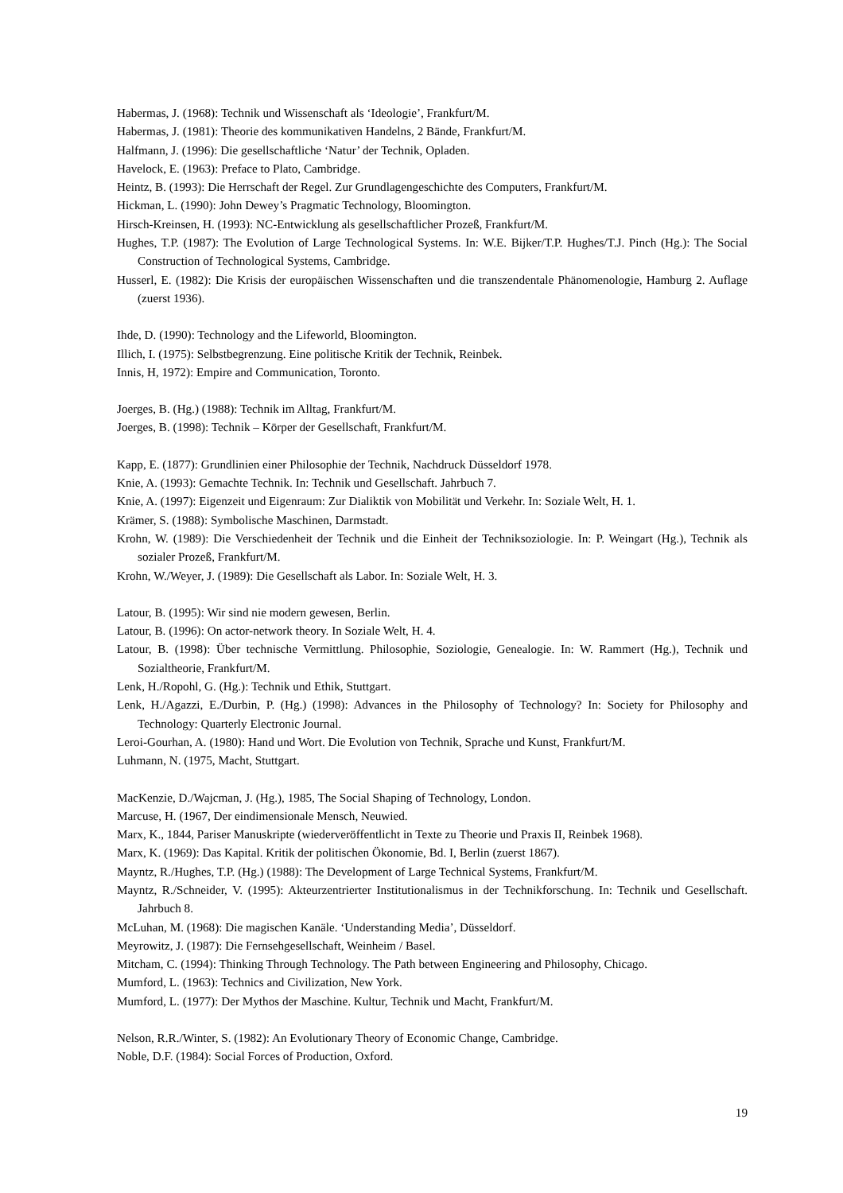Habermas, J. (1968): Technik und Wissenschaft als ‘Ideologie’, Frankfurt/M.
Habermas, J. (1981): Theorie des kommunikativen Handelns, 2 Bände, Frankfurt/M.
Halfmann, J. (1996): Die gesellschaftliche ‘Natur’ der Technik, Opladen.
Havelock, E. (1963): Preface to Plato, Cambridge.
Heintz, B. (1993): Die Herrschaft der Regel. Zur Grundlagengeschichte des Computers, Frankfurt/M.
Hickman, L. (1990): John Dewey’s Pragmatic Technology, Bloomington.
Hirsch-Kreinsen, H. (1993): NC-Entwicklung als gesellschaftlicher Prozeß, Frankfurt/M.
Hughes, T.P. (1987): The Evolution of Large Technological Systems. In: W.E. Bijker/T.P. Hughes/T.J. Pinch (Hg.): The Social Construction of Technological Systems, Cambridge.
Husserl, E. (1982): Die Krisis der europäischen Wissenschaften und die transzendentale Phänomenologie, Hamburg 2. Auflage (zuerst 1936).
Ihde, D. (1990): Technology and the Lifeworld, Bloomington.
Illich, I. (1975): Selbstbegrenzung. Eine politische Kritik der Technik, Reinbek.
Innis, H, 1972): Empire and Communication, Toronto.
Joerges, B. (Hg.) (1988): Technik im Alltag, Frankfurt/M.
Joerges, B. (1998): Technik – Körper der Gesellschaft, Frankfurt/M.
Kapp, E. (1877): Grundlinien einer Philosophie der Technik, Nachdruck Düsseldorf 1978.
Knie, A. (1993): Gemachte Technik. In: Technik und Gesellschaft. Jahrbuch 7.
Knie, A. (1997): Eigenzeit und Eigenraum: Zur Dialiktik von Mobilität und Verkehr. In: Soziale Welt, H. 1.
Krämer, S. (1988): Symbolische Maschinen, Darmstadt.
Krohn, W. (1989): Die Verschiedenheit der Technik und die Einheit der Techniksoziologie. In: P. Weingart (Hg.), Technik als sozialer Prozeß, Frankfurt/M.
Krohn, W./Weyer, J. (1989): Die Gesellschaft als Labor. In: Soziale Welt, H. 3.
Latour, B. (1995): Wir sind nie modern gewesen, Berlin.
Latour, B. (1996): On actor-network theory. In Soziale Welt, H. 4.
Latour, B. (1998): Über technische Vermittlung. Philosophie, Soziologie, Genealogie. In: W. Rammert (Hg.), Technik und Sozialtheorie, Frankfurt/M.
Lenk, H./Ropohl, G. (Hg.): Technik und Ethik, Stuttgart.
Lenk, H./Agazzi, E./Durbin, P. (Hg.) (1998): Advances in the Philosophy of Technology? In: Society for Philosophy and Technology: Quarterly Electronic Journal.
Leroi-Gourhan, A. (1980): Hand und Wort. Die Evolution von Technik, Sprache und Kunst, Frankfurt/M.
Luhmann, N. (1975, Macht, Stuttgart.
MacKenzie, D./Wajcman, J. (Hg.), 1985, The Social Shaping of Technology, London.
Marcuse, H. (1967, Der eindimensionale Mensch, Neuwied.
Marx, K., 1844, Pariser Manuskripte (wiederveröffentlicht in Texte zu Theorie und Praxis II, Reinbek 1968).
Marx, K. (1969): Das Kapital. Kritik der politischen Ökonomie, Bd. I, Berlin (zuerst 1867).
Mayntz, R./Hughes, T.P. (Hg.) (1988): The Development of Large Technical Systems, Frankfurt/M.
Mayntz, R./Schneider, V. (1995): Akteurzentrierter Institutionalismus in der Technikforschung. In: Technik und Gesellschaft. Jahrbuch 8.
McLuhan, M. (1968): Die magischen Kanäle. ‘Understanding Media’, Düsseldorf.
Meyrowitz, J. (1987): Die Fernsehgesellschaft, Weinheim / Basel.
Mitcham, C. (1994): Thinking Through Technology. The Path between Engineering and Philosophy, Chicago.
Mumford, L. (1963): Technics and Civilization, New York.
Mumford, L. (1977): Der Mythos der Maschine. Kultur, Technik und Macht, Frankfurt/M.
Nelson, R.R./Winter, S. (1982): An Evolutionary Theory of Economic Change, Cambridge.
Noble, D.F. (1984): Social Forces of Production, Oxford.
19